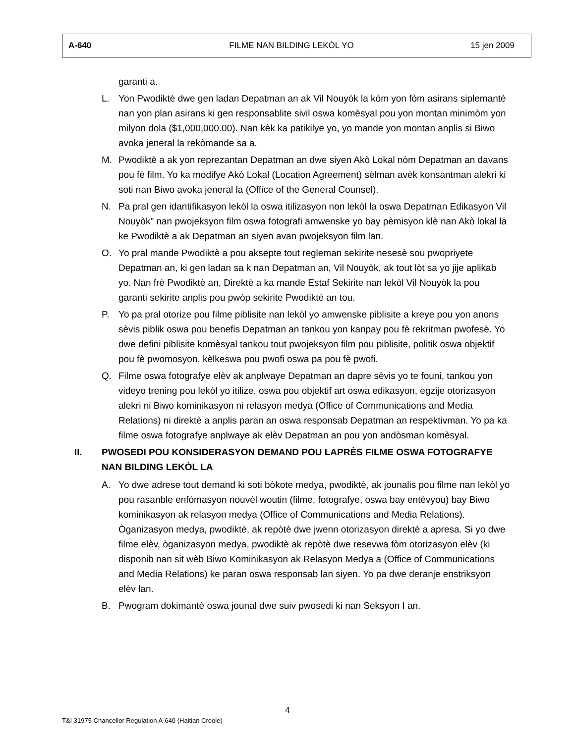| A-640 | FILME NAN BILDING LEKÒL YO | 15 jen 2009 |
garanti a.
L. Yon Pwodiktè dwe gen ladan Depatman an ak Vil Nouyòk la kòm yon fòm asirans siplemantè nan yon plan asirans ki gen responsablite sivil oswa komèsyal pou yon montan minimòm yon milyon dola ($1,000,000.00). Nan kèk ka patikilye yo, yo mande yon montan anplis si Biwo avoka jeneral la rekòmande sa a.
M. Pwodiktè a ak yon reprezantan Depatman an dwe siyen Akò Lokal nòm Depatman an davans pou fè film. Yo ka modifye Akò Lokal (Location Agreement) sèlman avèk konsantman alekri ki soti nan Biwo avoka jeneral la (Office of the General Counsel).
N. Pa pral gen idantifikasyon lekòl la oswa itilizasyon non lekòl la oswa Depatman Edikasyon Vil Nouyòk" nan pwojeksyon film oswa fotografi amwenske yo bay pèmisyon klè nan Akò lokal la ke Pwodiktè a ak Depatman an siyen avan pwojeksyon film lan.
O. Yo pral mande Pwodiktè a pou aksepte tout regleman sekirite nesesè sou pwopriyete Depatman an, ki gen ladan sa k nan Depatman an, Vil Nouyòk, ak tout lòt sa yo jije aplikab yo. Nan frè Pwodiktè an, Direktè a ka mande Estaf Sekirite nan lekòl Vil Nouyòk la pou garanti sekirite anplis pou pwòp sekirite Pwodiktè an tou.
P. Yo pa pral otorize pou filme piblisite nan lekòl yo amwenske piblisite a kreye pou yon anons sèvis piblik oswa pou benefis Depatman an tankou yon kanpay pou fè rekritman pwofesè. Yo dwe defini piblisite komèsyal tankou tout pwojeksyon film pou piblisite, politik oswa objektif pou fè pwomosyon, kèlkeswa pou pwofi oswa pa pou fè pwofi.
Q. Filme oswa fotografye elèv ak anplwaye Depatman an dapre sèvis yo te founi, tankou yon videyo trening pou lekòl yo itilize, oswa pou objektif art oswa edikasyon, egzije otorizasyon alekri ni Biwo kominikasyon ni relasyon medya (Office of Communications and Media Relations) ni direktè a anplis paran an oswa responsab Depatman an respektivman. Yo pa ka filme oswa fotografye anplwaye ak elèv Depatman an pou yon andòsman komèsyal.
II. PWOSEDI POU KONSIDERASYON DEMAND POU LAPRÈS FILME OSWA FOTOGRAFYE NAN BILDING LEKÒL LA
A. Yo dwe adrese tout demand ki soti bòkote medya, pwodiktè, ak jounalis pou filme nan lekòl yo pou rasanble enfòmasyon nouvèl woutin (filme, fotografye, oswa bay entèvyou) bay Biwo kominikasyon ak relasyon medya (Office of Communications and Media Relations). Òganizasyon medya, pwodiktè, ak repòtè dwe jwenn otorizasyon direktè a apresa. Si yo dwe filme elèv, òganizasyon medya, pwodiktè ak repòtè dwe resevwa fòm otorizasyon elèv (ki disponib nan sit wèb Biwo Kominikasyon ak Relasyon Medya a (Office of Communications and Media Relations) ke paran oswa responsab lan siyen. Yo pa dwe deranje enstriksyon elèv lan.
B. Pwogram dokimantè oswa jounal dwe suiv pwosedi ki nan Seksyon I an.
4
T&I 31975 Chancellor Regulation A-640 (Haitian Creole)